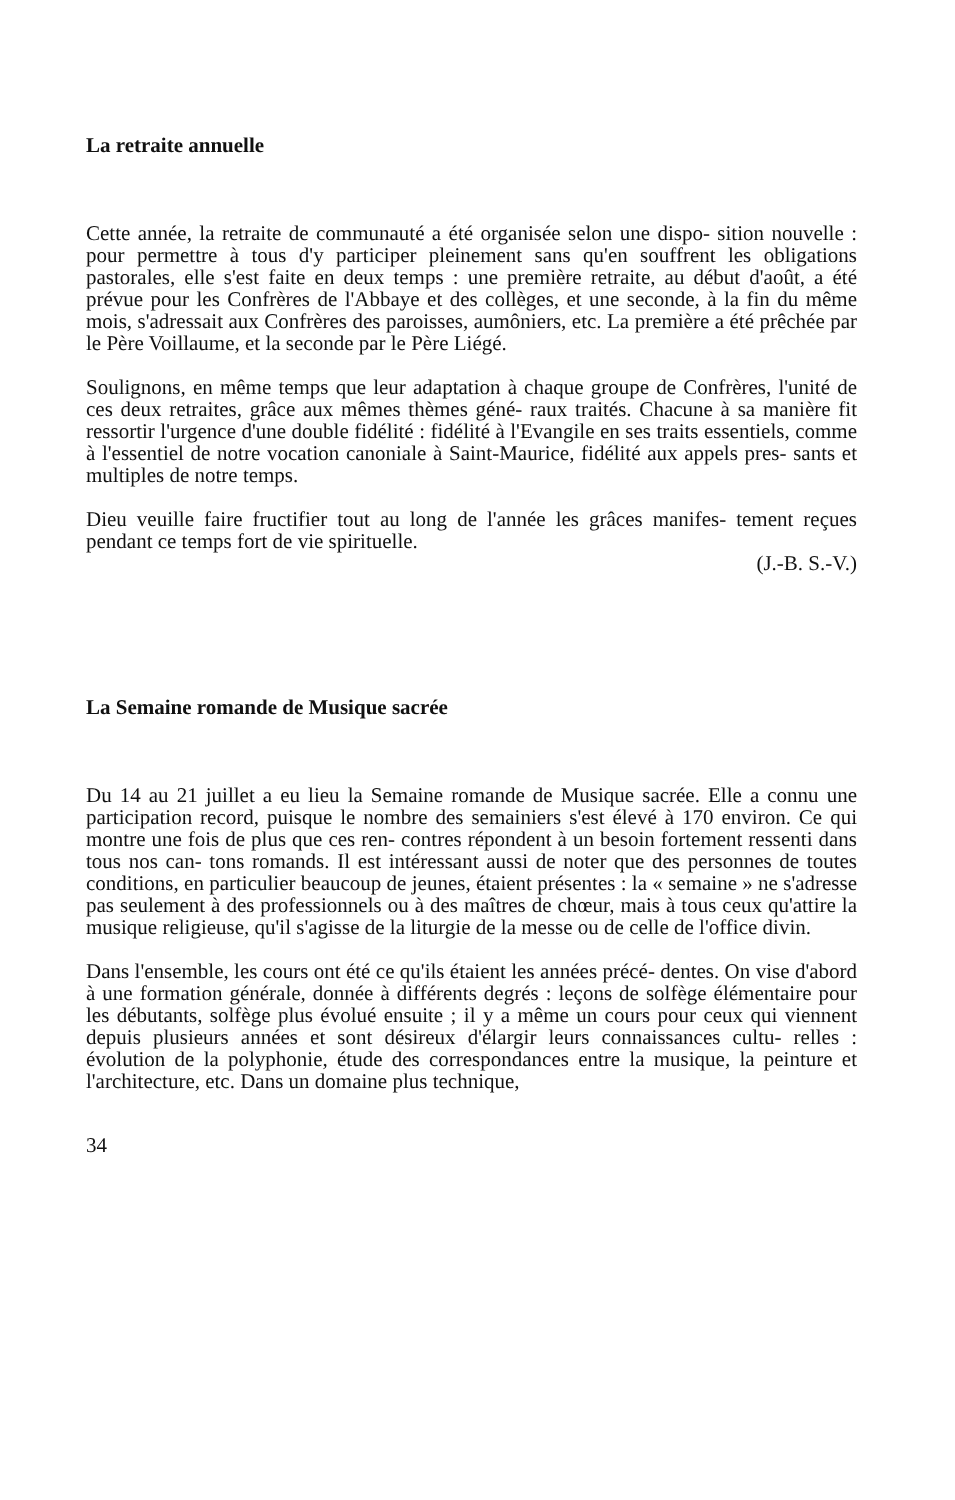La retraite annuelle
Cette année, la retraite de communauté a été organisée selon une dispo- sition nouvelle : pour permettre à tous d'y participer pleinement sans qu'en souffrent les obligations pastorales, elle s'est faite en deux temps : une première retraite, au début d'août, a été prévue pour les Confrères de l'Abbaye et des collèges, et une seconde, à la fin du même mois, s'adressait aux Confrères des paroisses, aumôniers, etc. La première a été prêchée par le Père Voillaume, et la seconde par le Père Liégé.
Soulignons, en même temps que leur adaptation à chaque groupe de Confrères, l'unité de ces deux retraites, grâce aux mêmes thèmes géné- raux traités. Chacune à sa manière fit ressortir l'urgence d'une double fidélité : fidélité à l'Evangile en ses traits essentiels, comme à l'essentiel de notre vocation canoniale à Saint-Maurice, fidélité aux appels pres- sants et multiples de notre temps.
Dieu veuille faire fructifier tout au long de l'année les grâces manifes- tement reçues pendant ce temps fort de vie spirituelle.
(J.-B. S.-V.)
La Semaine romande de Musique sacrée
Du 14 au 21 juillet a eu lieu la Semaine romande de Musique sacrée. Elle a connu une participation record, puisque le nombre des semainiers s'est élevé à 170 environ. Ce qui montre une fois de plus que ces ren- contres répondent à un besoin fortement ressenti dans tous nos can- tons romands. Il est intéressant aussi de noter que des personnes de toutes conditions, en particulier beaucoup de jeunes, étaient présentes : la « semaine » ne s'adresse pas seulement à des professionnels ou à des maîtres de chœur, mais à tous ceux qu'attire la musique religieuse, qu'il s'agisse de la liturgie de la messe ou de celle de l'office divin.
Dans l'ensemble, les cours ont été ce qu'ils étaient les années précé- dentes. On vise d'abord à une formation générale, donnée à différents degrés : leçons de solfège élémentaire pour les débutants, solfège plus évolué ensuite ; il y a même un cours pour ceux qui viennent depuis plusieurs années et sont désireux d'élargir leurs connaissances cultu- relles : évolution de la polyphonie, étude des correspondances entre la musique, la peinture et l'architecture, etc. Dans un domaine plus technique,
34